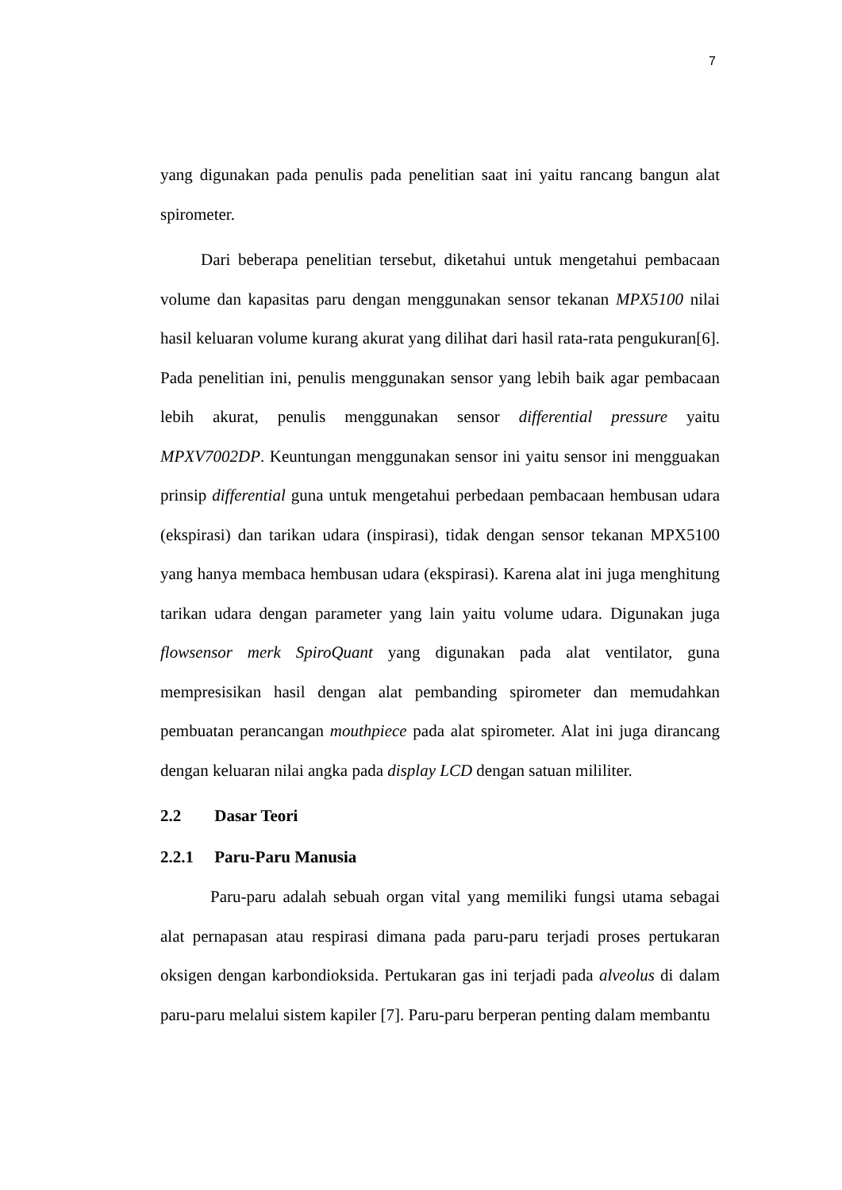7
yang digunakan pada penulis pada penelitian saat ini yaitu rancang bangun alat spirometer.
Dari beberapa penelitian tersebut, diketahui untuk mengetahui pembacaan volume dan kapasitas paru dengan menggunakan sensor tekanan MPX5100 nilai hasil keluaran volume kurang akurat yang dilihat dari hasil rata-rata pengukuran[6]. Pada penelitian ini, penulis menggunakan sensor yang lebih baik agar pembacaan lebih akurat, penulis menggunakan sensor differential pressure yaitu MPXV7002DP. Keuntungan menggunakan sensor ini yaitu sensor ini mengguakan prinsip differential guna untuk mengetahui perbedaan pembacaan hembusan udara (ekspirasi) dan tarikan udara (inspirasi), tidak dengan sensor tekanan MPX5100 yang hanya membaca hembusan udara (ekspirasi). Karena alat ini juga menghitung tarikan udara dengan parameter yang lain yaitu volume udara. Digunakan juga flowsensor merk SpiroQuant yang digunakan pada alat ventilator, guna mempresisikan hasil dengan alat pembanding spirometer dan memudahkan pembuatan perancangan mouthpiece pada alat spirometer. Alat ini juga dirancang dengan keluaran nilai angka pada display LCD dengan satuan mililiter.
2.2 Dasar Teori
2.2.1 Paru-Paru Manusia
Paru-paru adalah sebuah organ vital yang memiliki fungsi utama sebagai alat pernapasan atau respirasi dimana pada paru-paru terjadi proses pertukaran oksigen dengan karbondioksida. Pertukaran gas ini terjadi pada alveolus di dalam paru-paru melalui sistem kapiler [7]. Paru-paru berperan penting dalam membantu